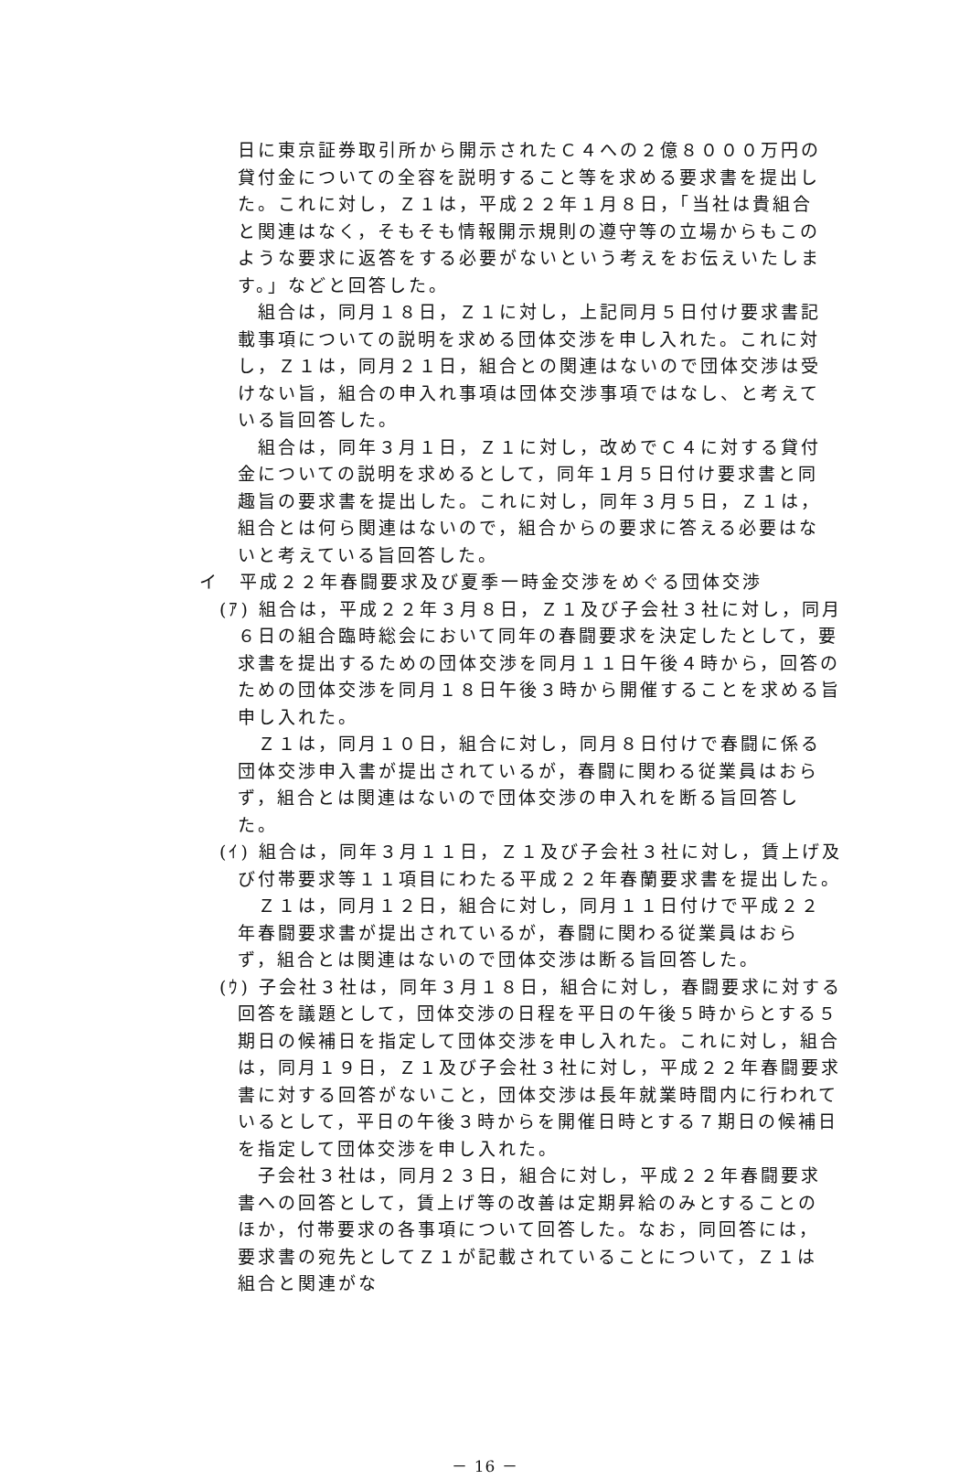日に東京証券取引所から開示されたＣ４への２億８０００万円の貸付金についての全容を説明すること等を求める要求書を提出した。これに対し，Ｚ１は，平成２２年１月８日，「当社は貴組合と関連はなく，そもそも情報開示規則の遵守等の立場からもこのような要求に返答をする必要がないという考えをお伝えいたします。」などと回答した。
組合は，同月１８日，Ｚ１に対し，上記同月５日付け要求書記載事項についての説明を求める団体交渉を申し入れた。これに対し，Ｚ１は，同月２１日，組合との関連はないので団体交渉は受けない旨，組合の申入れ事項は団体交渉事項ではなし、と考えている旨回答した。
組合は，同年３月１日，Ｚ１に対し，改めでＣ４に対する貸付金についての説明を求めるとして，同年１月５日付け要求書と同趣旨の要求書を提出した。これに対し，同年３月５日，Ｚ１は，組合とは何ら関連はないので，組合からの要求に答える必要はないと考えている旨回答した。
イ　平成２２年春闘要求及び夏季一時金交渉をめぐる団体交渉
(ｱ) 組合は，平成２２年３月８日，Ｚ１及び子会社３社に対し，同月６日の組合臨時総会において同年の春闘要求を決定したとして，要求書を提出するための団体交渉を同月１１日午後４時から，回答のための団体交渉を同月１８日午後３時から開催することを求める旨申し入れた。
Ｚ１は，同月１０日，組合に対し，同月８日付けで春闘に係る団体交渉申入書が提出されているが，春闘に関わる従業員はおらず，組合とは関連はないので団体交渉の申入れを断る旨回答した。
(ｲ) 組合は，同年３月１１日，Ｚ１及び子会社３社に対し，賃上げ及び付帯要求等１１項目にわたる平成２２年春蘭要求書を提出した。
Ｚ１は，同月１２日，組合に対し，同月１１日付けで平成２２年春闘要求書が提出されているが，春闘に関わる従業員はおらず，組合とは関連はないので団体交渉は断る旨回答した。
(ｳ) 子会社３社は，同年３月１８日，組合に対し，春闘要求に対する回答を議題として，団体交渉の日程を平日の午後５時からとする５期日の候補日を指定して団体交渉を申し入れた。これに対し，組合は，同月１９日，Ｚ１及び子会社３社に対し，平成２２年春闘要求書に対する回答がないこと，団体交渉は長年就業時間内に行われているとして，平日の午後３時からを開催日時とする７期日の候補日を指定して団体交渉を申し入れた。
子会社３社は，同月２３日，組合に対し，平成２２年春闘要求書への回答として，賃上げ等の改善は定期昇給のみとすることのほか，付帯要求の各事項について回答した。なお，同回答には，要求書の宛先としてＺ１が記載されていることについて，Ｚ１は組合と関連がな
－ 16 －